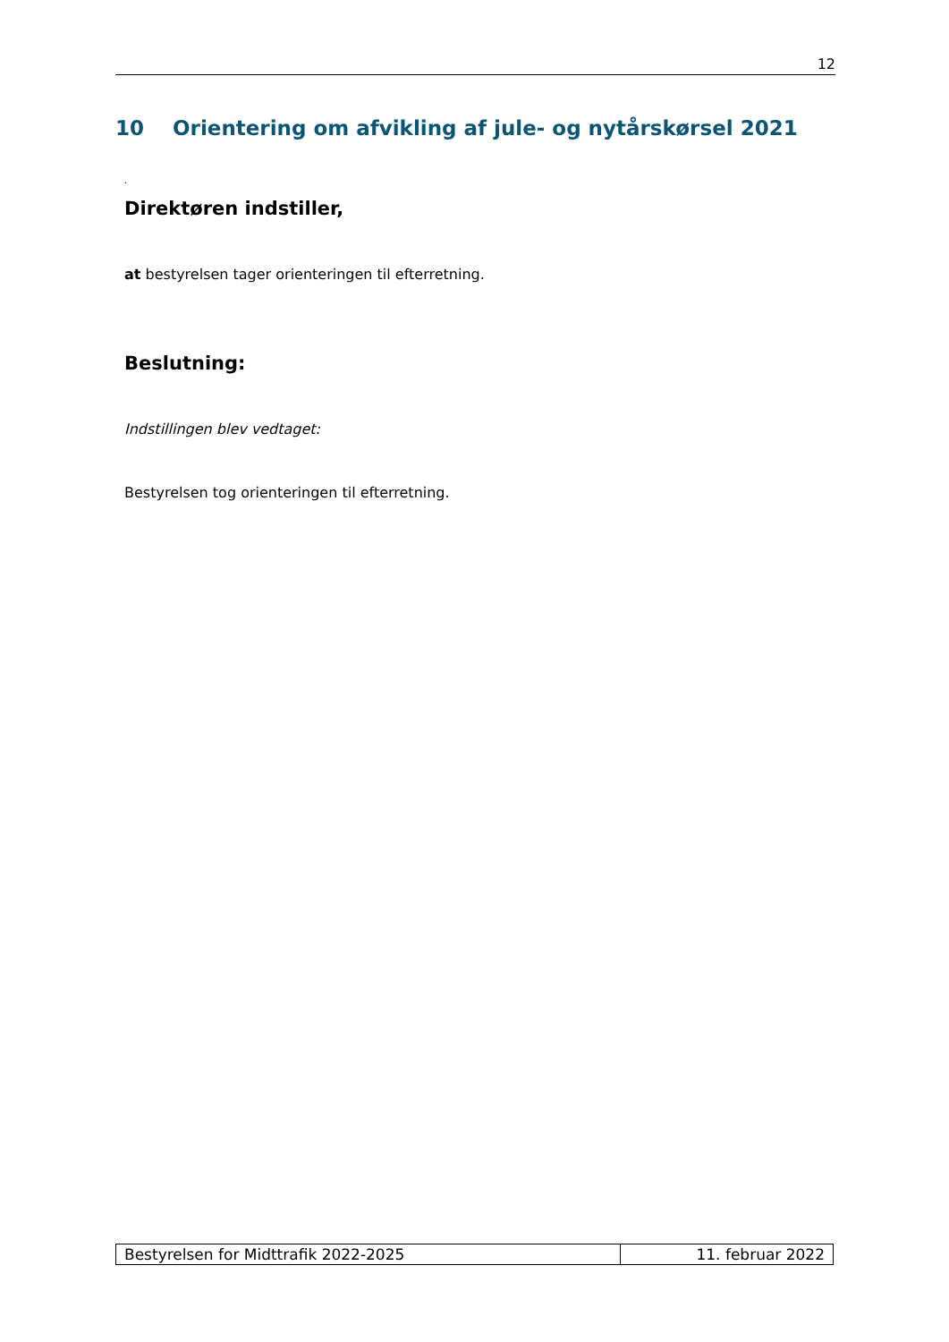12
10 Orientering om afvikling af jule- og nytårskørsel 2021
.
Direktøren indstiller,
at bestyrelsen tager orienteringen til efterretning.
Beslutning:
Indstillingen blev vedtaget:
Bestyrelsen tog orienteringen til efterretning.
| Bestyrelsen for Midttrafik 2022-2025 | 11. februar 2022 |